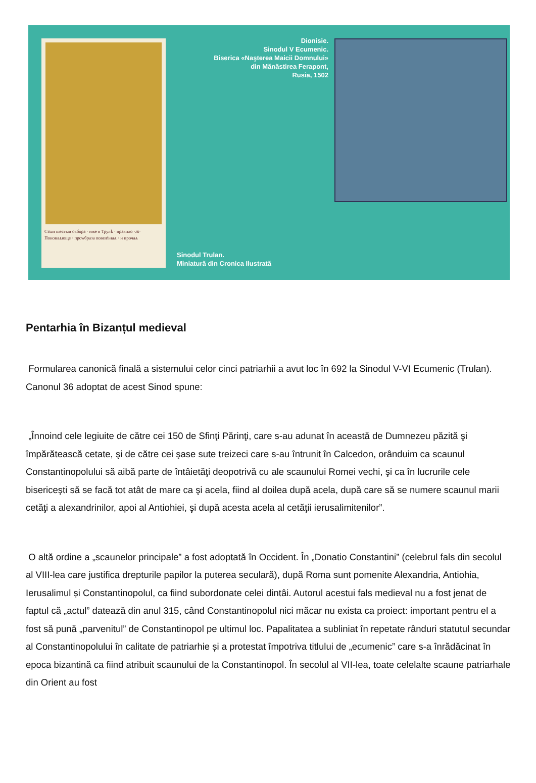Ст҃ыи шестыи събора · иже в Трулѣ · правило ·л҃s· Поновлѧюще · проѡбраза повелѣнаѧ · и прочаѧ
Dionisie.
Sinodul V Ecumenic.
Biserica «Naşterea Maicii Domnului»
din Mănăstirea Ferapont,
Rusia, 1502
Sinodul Trulan.
Miniatură din Cronica Ilustrată
Pentarhia în Bizanțul medieval
Formularea canonică finală a sistemului celor cinci patriarhii a avut loc în 692 la Sinodul V-VI Ecumenic (Trulan). Canonul 36 adoptat de acest Sinod spune:
„Înnoind cele legiuite de către cei 150 de Sfinţi Părinţi, care s-au adunat în această de Dumnezeu păzită şi împărătească cetate, şi de către cei şase sute treizeci care s-au întrunit în Calcedon, orânduim ca scaunul Constantinopolului să aibă parte de întâietăţi deopotrivă cu ale scaunului Romei vechi, şi ca în lucrurile cele bisericeşti să se facă tot atât de mare ca şi acela, fiind al doilea după acela, după care să se numere scaunul marii cetăţi a alexandrinilor, apoi al Antiohiei, şi după acesta acela al cetăţii ierusalimitenilor”.
O altă ordine a „scaunelor principale” a fost adoptată în Occident. În „Donatio Constantini” (celebrul fals din secolul al VIII-lea care justifica drepturile papilor la puterea seculară), după Roma sunt pomenite Alexandria, Antiohia, Ierusalimul și Constantinopolul, ca fiind subordonate celei dintâi. Autorul acestui fals medieval nu a fost jenat de faptul că „actul” datează din anul 315, când Constantinopolul nici măcar nu exista ca proiect: important pentru el a fost să pună „parvenitul” de Constantinopol pe ultimul loc. Papalitatea a subliniat în repetate rânduri statutul secundar al Constantinopolului în calitate de patriarhie și a protestat împotriva titlului de „ecumenic” care s-a înrădăcinat în epoca bizantină ca fiind atribuit scaunului de la Constantinopol. În secolul al VII-lea, toate celelalte scaune patriarhale din Orient au fost